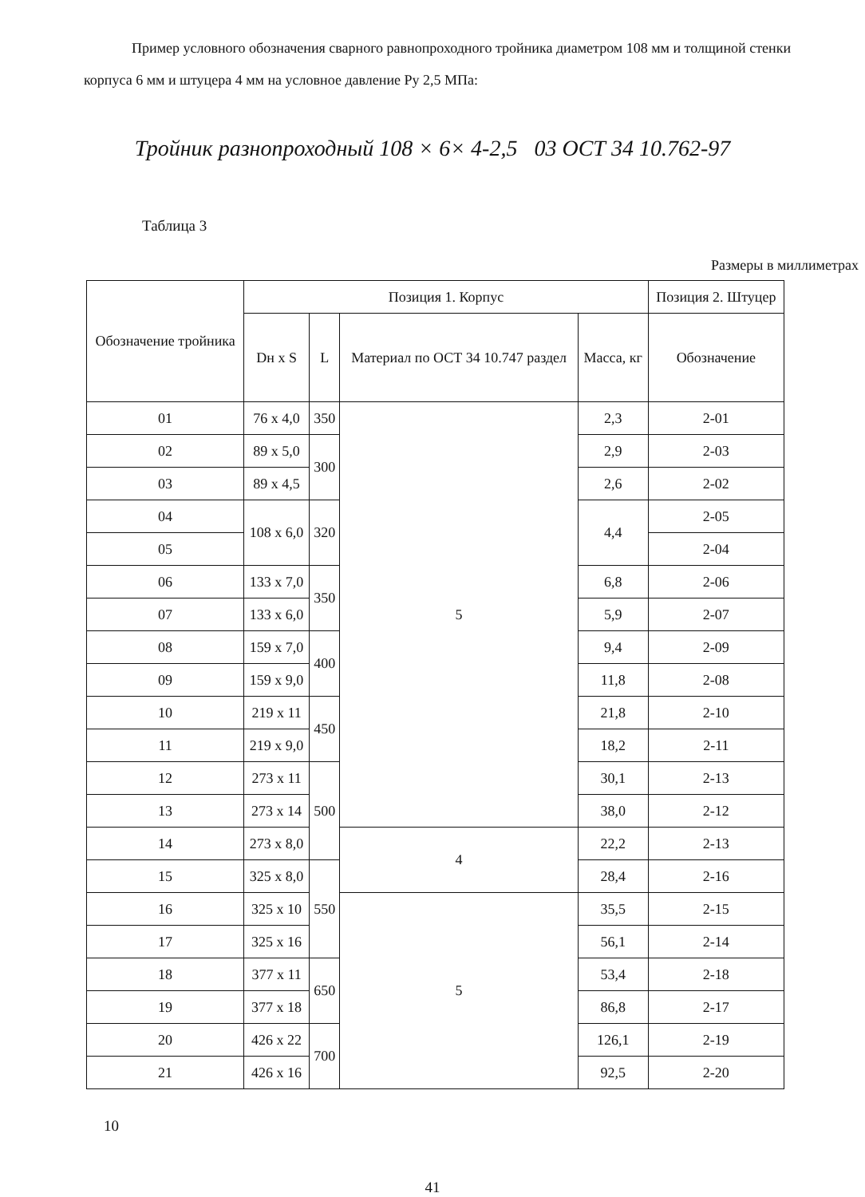Пример условного обозначения сварного равнопроходного тройника диаметром 108 мм и толщиной стенки корпуса 6 мм и штуцера 4 мм на условное давление Ру 2,5 МПа:
Тройник разнопроходный 108 × 6× 4-2,5 03 ОСТ 34 10.762-97
Таблица 3
Размеры в миллиметрах
| Обозначение тройника | Позиция 1. Корпус | | | | Позиция 2. Штуцер |
| --- | --- | --- | --- | --- | --- |
| | Dн x S | L | Материал по ОСТ 34 10.747 раздел | Масса, кг | Обозначение |
| 01 | 76 x 4,0 | 350 | 5 | 2,3 | 2-01 |
| 02 | 89 x 5,0 | 300 | | 2,9 | 2-03 |
| 03 | 89 x 4,5 | | | 2,6 | 2-02 |
| 04 | 108 x 6,0 | 320 | | 4,4 | 2-05 |
| 05 | | | | | 2-04 |
| 06 | 133 x 7,0 | 350 | | 6,8 | 2-06 |
| 07 | 133 x 6,0 | | | 5,9 | 2-07 |
| 08 | 159 x 7,0 | 400 | | 9,4 | 2-09 |
| 09 | 159 x 9,0 | | | 11,8 | 2-08 |
| 10 | 219 x 11 | 450 | | 21,8 | 2-10 |
| 11 | 219 x 9,0 | | | 18,2 | 2-11 |
| 12 | 273 x 11 | 500 | | 30,1 | 2-13 |
| 13 | 273 x 14 | | | 38,0 | 2-12 |
| 14 | 273 x 8,0 | | 4 | 22,2 | 2-13 |
| 15 | 325 x 8,0 | 550 | | 28,4 | 2-16 |
| 16 | 325 x 10 | | 5 | 35,5 | 2-15 |
| 17 | 325 x 16 | | | 56,1 | 2-14 |
| 18 | 377 x 11 | 650 | | 53,4 | 2-18 |
| 19 | 377 x 18 | | | 86,8 | 2-17 |
| 20 | 426 x 22 | 700 | | 126,1 | 2-19 |
| 21 | 426 x 16 | | | 92,5 | 2-20 |
10
41